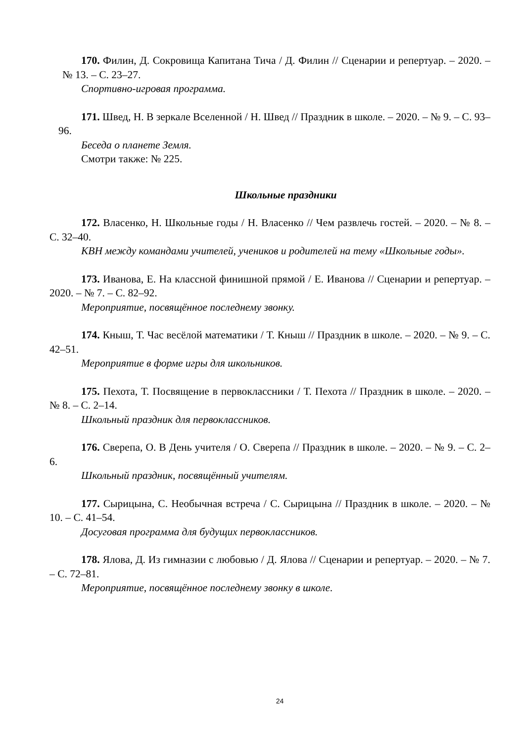170. Филин, Д. Сокровища Капитана Тича / Д. Филин // Сценарии и репертуар. – 2020. – № 13. – С. 23–27.
Спортивно-игровая программа.
171. Швед, Н. В зеркале Вселенной / Н. Швед // Праздник в школе. – 2020. – № 9. – С. 93–96.
Беседа о планете Земля.
Смотри также: № 225.
Школьные праздники
172. Власенко, Н. Школьные годы / Н. Власенко // Чем развлечь гостей. – 2020. – № 8. – С. 32–40.
КВН между командами учителей, учеников и родителей на тему «Школьные годы».
173. Иванова, Е. На классной финишной прямой / Е. Иванова // Сценарии и репертуар. – 2020. – № 7. – С. 82–92.
Мероприятие, посвящённое последнему звонку.
174. Кныш, Т. Час весёлой математики / Т. Кныш // Праздник в школе. – 2020. – № 9. – С. 42–51.
Мероприятие в форме игры для школьников.
175. Пехота, Т. Посвящение в первоклассники / Т. Пехота // Праздник в школе. – 2020. – № 8. – С. 2–14.
Школьный праздник для первоклассников.
176. Сверепа, О. В День учителя / О. Сверепа // Праздник в школе. – 2020. – № 9. – С. 2–6.
Школьный праздник, посвящённый учителям.
177. Сырицына, С. Необычная встреча / С. Сырицына // Праздник в школе. – 2020. – № 10. – С. 41–54.
Досуговая программа для будущих первоклассников.
178. Ялова, Д. Из гимназии с любовью / Д. Ялова // Сценарии и репертуар. – 2020. – № 7. – С. 72–81.
Мероприятие, посвящённое последнему звонку в школе.
24